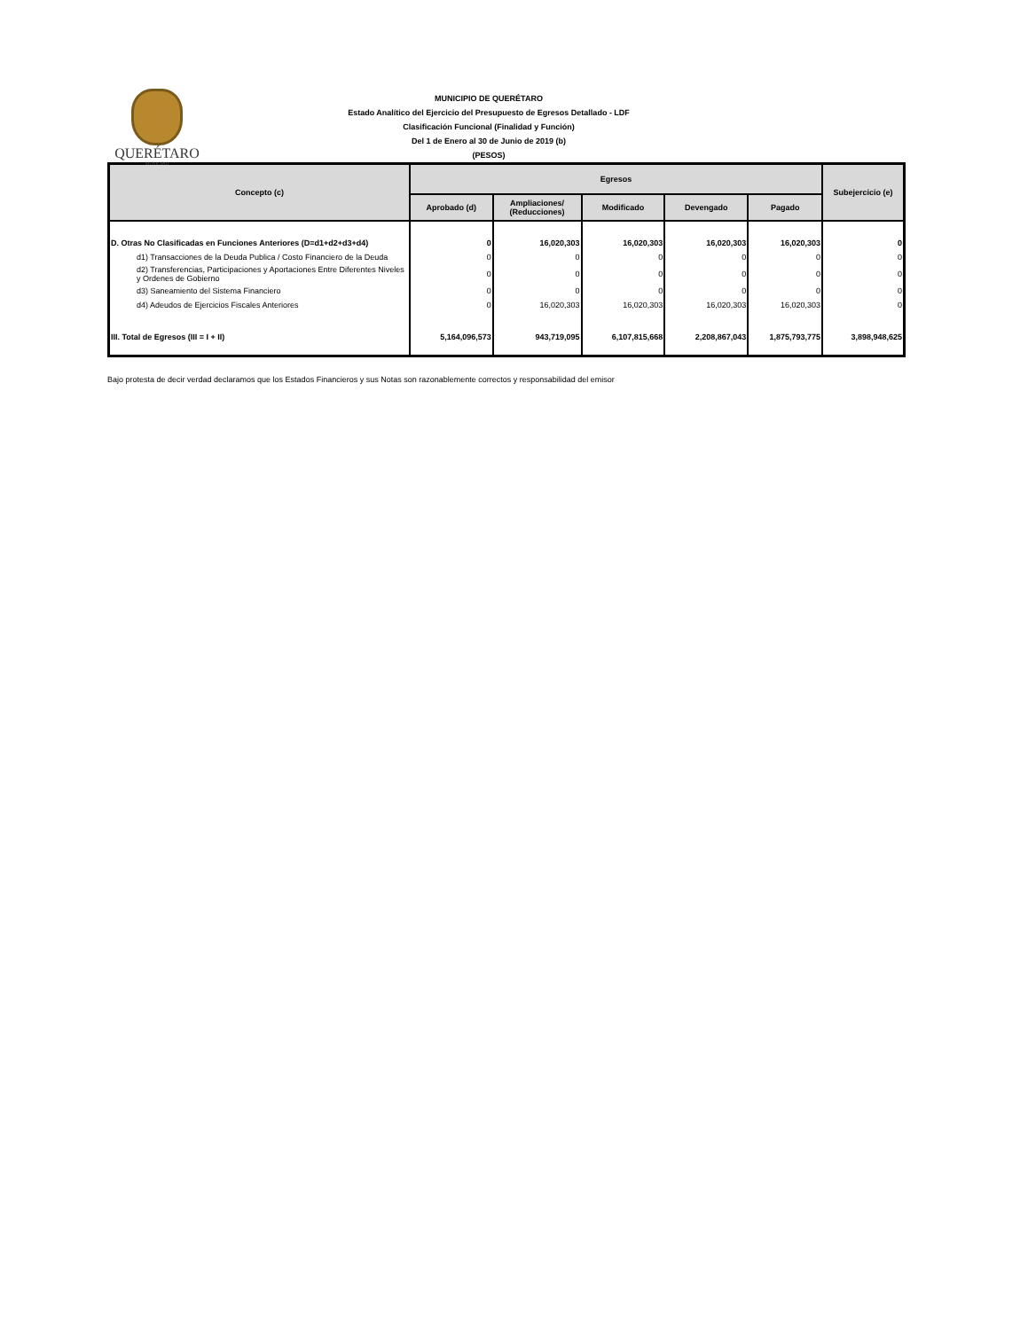QUERÉTARO
MUNICIPIO
MUNICIPIO DE QUERÉTARO
Estado Analítico del Ejercicio del Presupuesto de Egresos Detallado - LDF
Clasificación Funcional (Finalidad y Función)
Del 1 de Enero al 30 de Junio de 2019 (b)
(PESOS)
| Concepto (c) | Egresos | | | | | Subejercicio (e) |
| --- | --- | --- | --- | --- | --- | --- |
| | Aprobado (d) | Ampliaciones/ (Reducciones) | Modificado | Devengado | Pagado | |
| D. Otras No Clasificadas en Funciones Anteriores (D=d1+d2+d3+d4) | 0 | 16,020,303 | 16,020,303 | 16,020,303 | 16,020,303 | 0 |
| d1) Transacciones de la Deuda Publica / Costo Financiero de la Deuda | 0 | 0 | 0 | 0 | 0 | 0 |
| d2) Transferencias, Participaciones y Aportaciones Entre Diferentes Niveles y Ordenes de Gobierno | 0 | 0 | 0 | 0 | 0 | 0 |
| d3) Saneamiento del Sistema Financiero | 0 | 0 | 0 | 0 | 0 | 0 |
| d4) Adeudos de Ejercicios Fiscales Anteriores | 0 | 16,020,303 | 16,020,303 | 16,020,303 | 16,020,303 | 0 |
| III. Total de Egresos (III = I + II) | 5,164,096,573 | 943,719,095 | 6,107,815,668 | 2,208,867,043 | 1,875,793,775 | 3,898,948,625 |
Bajo protesta de decir verdad declaramos que los Estados Financieros y sus Notas son razonablemente correctos y responsabilidad del emisor